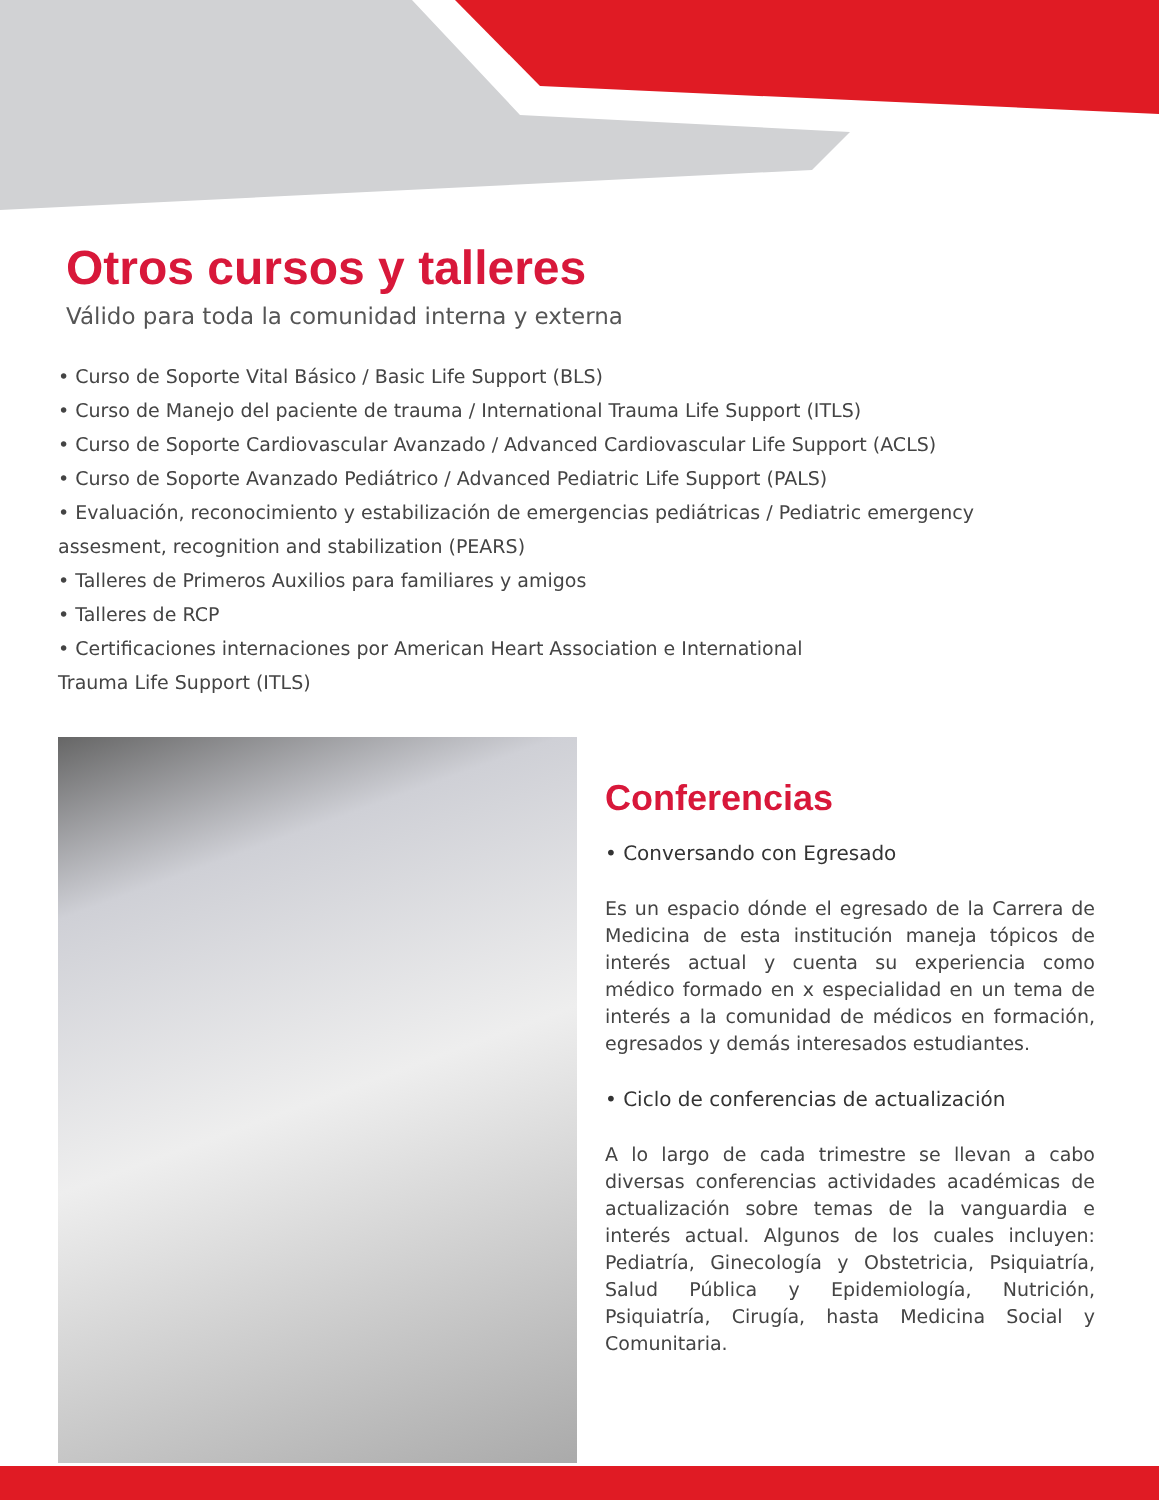Otros cursos y talleres
Válido para toda la comunidad interna y externa
• Curso de Soporte Vital Básico / Basic Life Support (BLS)
• Curso de Manejo del paciente de trauma / International Trauma Life Support (ITLS)
• Curso de Soporte Cardiovascular Avanzado / Advanced Cardiovascular Life Support (ACLS)
• Curso de Soporte Avanzado Pediátrico / Advanced Pediatric Life Support (PALS)
• Evaluación, reconocimiento y estabilización de emergencias pediátricas / Pediatric emergency
assesment, recognition and stabilization (PEARS)
• Talleres de Primeros Auxilios para familiares y amigos
• Talleres de RCP
• Certificaciones internaciones por American Heart Association e International
Trauma Life Support (ITLS)
Conferencias
• Conversando con Egresado
Es un espacio dónde el egresado de la Carrera de Medicina de esta institución maneja tópicos de interés actual y cuenta su experiencia como médico formado en x especialidad en un tema de interés a la comunidad de médicos en formación, egresados y demás interesados estudiantes.
• Ciclo de conferencias de actualización
A lo largo de cada trimestre se llevan a cabo diversas conferencias actividades académicas de actualización sobre temas de la vanguardia e interés actual. Algunos de los cuales incluyen: Pediatría, Ginecología y Obstetricia, Psiquiatría, Salud Pública y Epidemiología, Nutrición, Psiquiatría, Cirugía, hasta Medicina Social y Comunitaria.